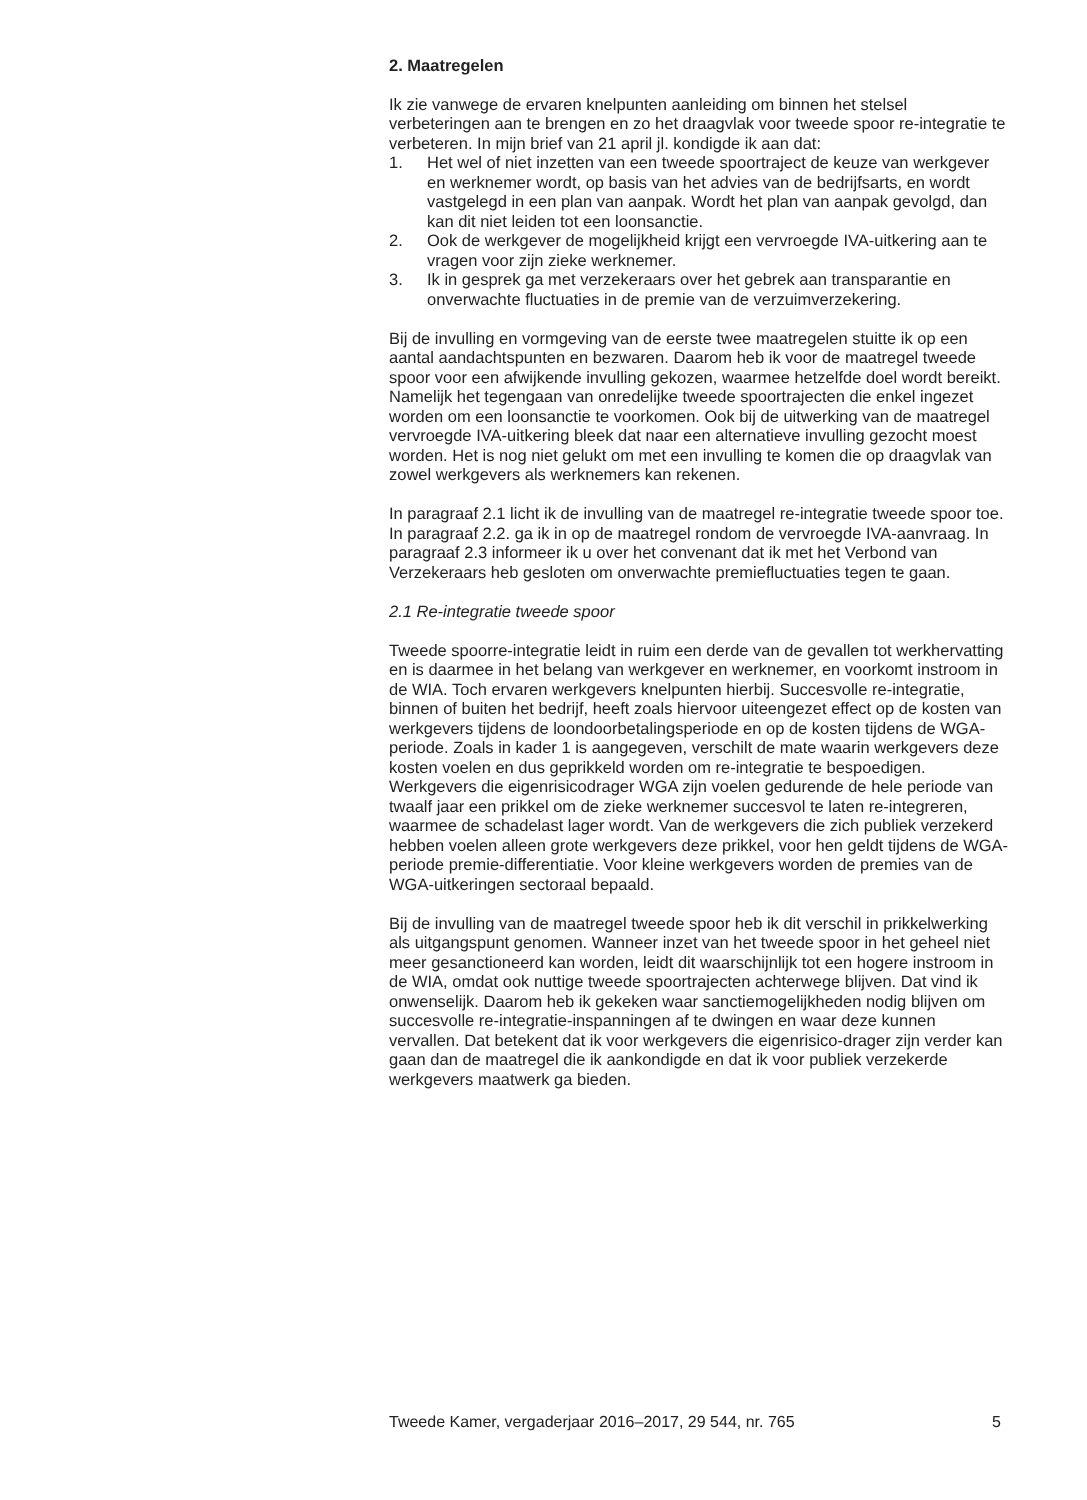2. Maatregelen
Ik zie vanwege de ervaren knelpunten aanleiding om binnen het stelsel verbeteringen aan te brengen en zo het draagvlak voor tweede spoor re-integratie te verbeteren. In mijn brief van 21 april jl. kondigde ik aan dat:
1. Het wel of niet inzetten van een tweede spoortraject de keuze van werkgever en werknemer wordt, op basis van het advies van de bedrijfsarts, en wordt vastgelegd in een plan van aanpak. Wordt het plan van aanpak gevolgd, dan kan dit niet leiden tot een loonsanctie.
2. Ook de werkgever de mogelijkheid krijgt een vervroegde IVA-uitkering aan te vragen voor zijn zieke werknemer.
3. Ik in gesprek ga met verzekeraars over het gebrek aan transparantie en onverwachte fluctuaties in de premie van de verzuimverzekering.
Bij de invulling en vormgeving van de eerste twee maatregelen stuitte ik op een aantal aandachtspunten en bezwaren. Daarom heb ik voor de maatregel tweede spoor voor een afwijkende invulling gekozen, waarmee hetzelfde doel wordt bereikt. Namelijk het tegengaan van onredelijke tweede spoortrajecten die enkel ingezet worden om een loonsanctie te voorkomen. Ook bij de uitwerking van de maatregel vervroegde IVA-uitkering bleek dat naar een alternatieve invulling gezocht moest worden. Het is nog niet gelukt om met een invulling te komen die op draagvlak van zowel werkgevers als werknemers kan rekenen.
In paragraaf 2.1 licht ik de invulling van de maatregel re-integratie tweede spoor toe. In paragraaf 2.2. ga ik in op de maatregel rondom de vervroegde IVA-aanvraag. In paragraaf 2.3 informeer ik u over het convenant dat ik met het Verbond van Verzekeraars heb gesloten om onverwachte premiefluctuaties tegen te gaan.
2.1 Re-integratie tweede spoor
Tweede spoorre-integratie leidt in ruim een derde van de gevallen tot werkhervatting en is daarmee in het belang van werkgever en werknemer, en voorkomt instroom in de WIA. Toch ervaren werkgevers knelpunten hierbij. Succesvolle re-integratie, binnen of buiten het bedrijf, heeft zoals hiervoor uiteengezet effect op de kosten van werkgevers tijdens de loondoorbetalingsperiode en op de kosten tijdens de WGA-periode. Zoals in kader 1 is aangegeven, verschilt de mate waarin werkgevers deze kosten voelen en dus geprikkeld worden om re-integratie te bespoedigen. Werkgevers die eigenrisicodrager WGA zijn voelen gedurende de hele periode van twaalf jaar een prikkel om de zieke werknemer succesvol te laten re-integreren, waarmee de schadelast lager wordt. Van de werkgevers die zich publiek verzekerd hebben voelen alleen grote werkgevers deze prikkel, voor hen geldt tijdens de WGA-periode premie-differentiatie. Voor kleine werkgevers worden de premies van de WGA-uitkeringen sectoraal bepaald.
Bij de invulling van de maatregel tweede spoor heb ik dit verschil in prikkelwerking als uitgangspunt genomen. Wanneer inzet van het tweede spoor in het geheel niet meer gesanctioneerd kan worden, leidt dit waarschijnlijk tot een hogere instroom in de WIA, omdat ook nuttige tweede spoortrajecten achterwege blijven. Dat vind ik onwenselijk. Daarom heb ik gekeken waar sanctiemogelijkheden nodig blijven om succesvolle re-integratie-inspanningen af te dwingen en waar deze kunnen vervallen. Dat betekent dat ik voor werkgevers die eigenrisico-drager zijn verder kan gaan dan de maatregel die ik aankondigde en dat ik voor publiek verzekerde werkgevers maatwerk ga bieden.
Tweede Kamer, vergaderjaar 2016–2017, 29 544, nr. 765 5